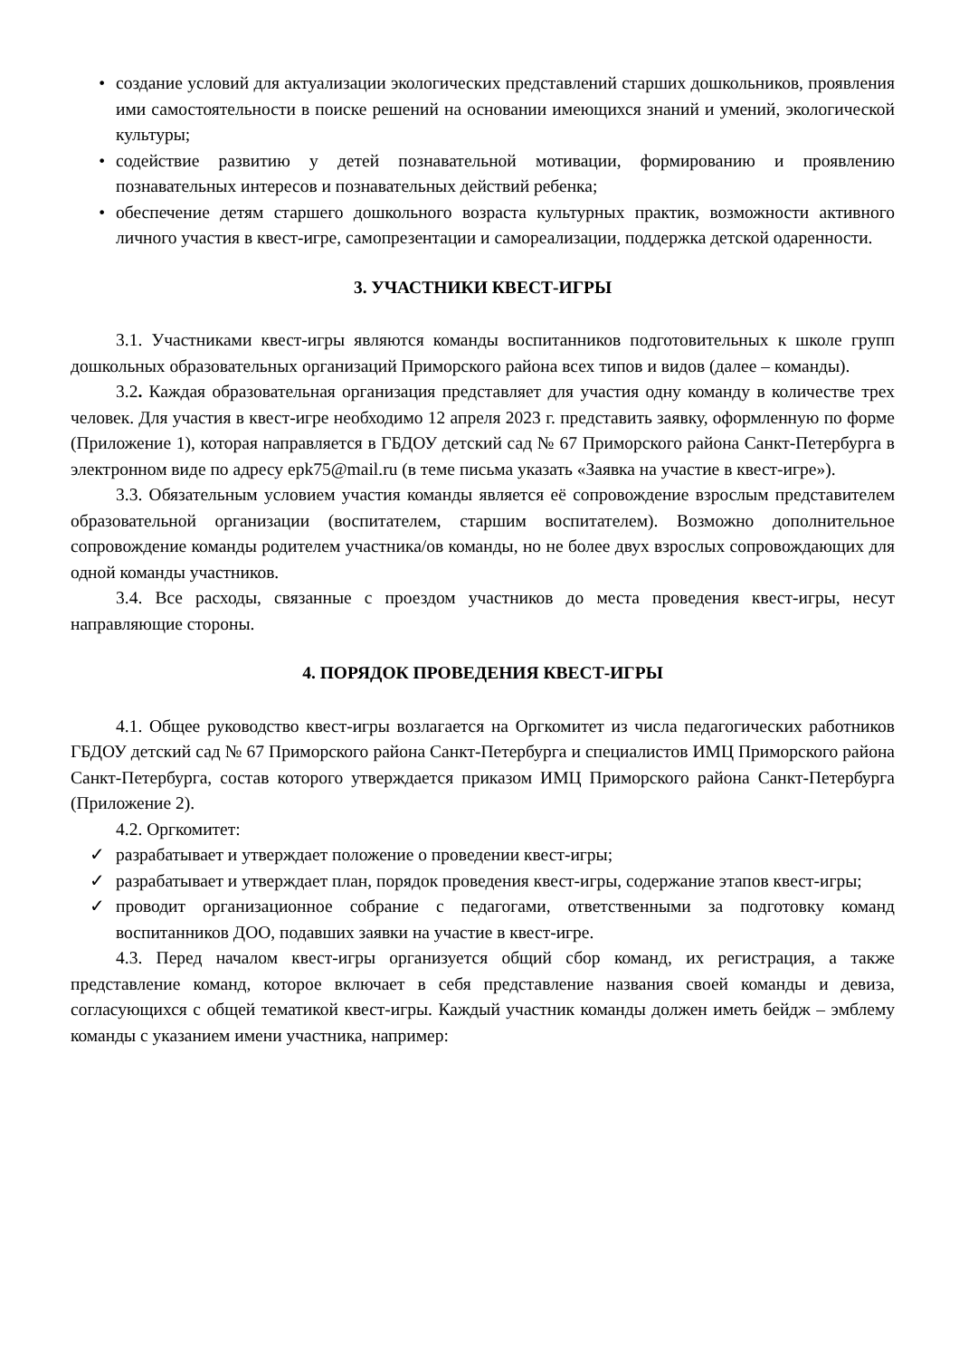• создание условий для актуализации экологических представлений старших дошкольников, проявления ими самостоятельности в поиске решений на основании имеющихся знаний и умений, экологической культуры;
• содействие развитию у детей познавательной мотивации, формированию и проявлению познавательных интересов и познавательных действий ребенка;
• обеспечение детям старшего дошкольного возраста культурных практик, возможности активного личного участия в квест-игре, самопрезентации и самореализации, поддержка детской одаренности.
3. УЧАСТНИКИ КВЕСТ-ИГРЫ
3.1. Участниками квест-игры являются команды воспитанников подготовительных к школе групп дошкольных образовательных организаций Приморского района всех типов и видов (далее – команды).
3.2. Каждая образовательная организация представляет для участия одну команду в количестве трех человек. Для участия в квест-игре необходимо 12 апреля 2023 г. представить заявку, оформленную по форме (Приложение 1), которая направляется в ГБДОУ детский сад № 67 Приморского района Санкт-Петербурга в электронном виде по адресу epk75@mail.ru (в теме письма указать «Заявка на участие в квест-игре»).
3.3. Обязательным условием участия команды является её сопровождение взрослым представителем образовательной организации (воспитателем, старшим воспитателем). Возможно дополнительное сопровождение команды родителем участника/ов команды, но не более двух взрослых сопровождающих для одной команды участников.
3.4. Все расходы, связанные с проездом участников до места проведения квест-игры, несут направляющие стороны.
4. ПОРЯДОК ПРОВЕДЕНИЯ КВЕСТ-ИГРЫ
4.1. Общее руководство квест-игры возлагается на Оргкомитет из числа педагогических работников ГБДОУ детский сад № 67 Приморского района Санкт-Петербурга и специалистов ИМЦ Приморского района Санкт-Петербурга, состав которого утверждается приказом ИМЦ Приморского района Санкт-Петербурга (Приложение 2).
4.2. Оргкомитет:
✓ разрабатывает и утверждает положение о проведении квест-игры;
✓ разрабатывает и утверждает план, порядок проведения квест-игры, содержание этапов квест-игры;
✓ проводит организационное собрание с педагогами, ответственными за подготовку команд воспитанников ДОО, подавших заявки на участие в квест-игре.
4.3. Перед началом квест-игры организуется общий сбор команд, их регистрация, а также представление команд, которое включает в себя представление названия своей команды и девиза, согласующихся с общей тематикой квест-игры. Каждый участник команды должен иметь бейдж – эмблему команды с указанием имени участника, например: